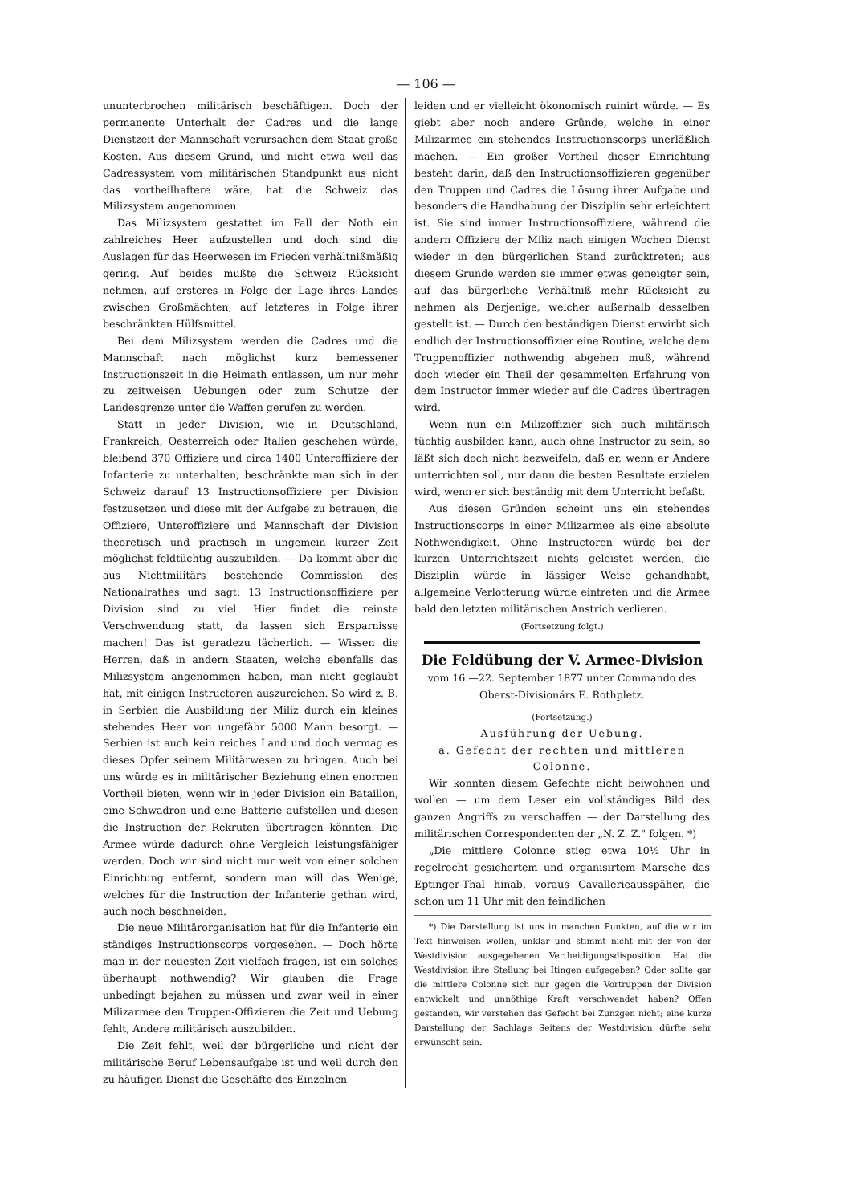— 106 —
ununterbrochen militärisch beschäftigen. Doch der permanente Unterhalt der Cadres und die lange Dienstzeit der Mannschaft verursachen dem Staat große Kosten. Aus diesem Grund, und nicht etwa weil das Cadressystem vom militärischen Standpunkt aus nicht das vortheilhaftere wäre, hat die Schweiz das Milizsystem angenommen.
Das Milizsystem gestattet im Fall der Noth ein zahlreiches Heer aufzustellen und doch sind die Auslagen für das Heerwesen im Frieden verhältnißmäßig gering. Auf beides mußte die Schweiz Rücksicht nehmen, auf ersteres in Folge der Lage ihres Landes zwischen Großmächten, auf letzteres in Folge ihrer beschränkten Hülfsmittel.
Bei dem Milizsystem werden die Cadres und die Mannschaft nach möglichst kurz bemessener Instructionszeit in die Heimath entlassen, um nur mehr zu zeitweisen Uebungen oder zum Schutze der Landesgrenze unter die Waffen gerufen zu werden.
Statt in jeder Division, wie in Deutschland, Frankreich, Oesterreich oder Italien geschehen würde, bleibend 370 Offiziere und circa 1400 Unteroffiziere der Infanterie zu unterhalten, beschränkte man sich in der Schweiz darauf 13 Instructionsoffiziere per Division festzusetzen und diese mit der Aufgabe zu betrauen, die Offiziere, Unteroffiziere und Mannschaft der Division theoretisch und practisch in ungemein kurzer Zeit möglichst feldtüchtig auszubilden. — Da kommt aber die aus Nichtmilitärs bestehende Commission des Nationalrathes und sagt: 13 Instructionsoffiziere per Division sind zu viel. Hier findet die reinste Verschwendung statt, da lassen sich Ersparnisse machen! Das ist geradezu lächerlich. — Wissen die Herren, daß in andern Staaten, welche ebenfalls das Milizsystem angenommen haben, man nicht geglaubt hat, mit einigen Instructoren auszureichen. So wird z. B. in Serbien die Ausbildung der Miliz durch ein kleines stehendes Heer von ungefähr 5000 Mann besorgt. — Serbien ist auch kein reiches Land und doch vermag es dieses Opfer seinem Militärwesen zu bringen. Auch bei uns würde es in militärischer Beziehung einen enormen Vortheil bieten, wenn wir in jeder Division ein Bataillon, eine Schwadron und eine Batterie aufstellen und diesen die Instruction der Rekruten übertragen könnten. Die Armee würde dadurch ohne Vergleich leistungsfähiger werden. Doch wir sind nicht nur weit von einer solchen Einrichtung entfernt, sondern man will das Wenige, welches für die Instruction der Infanterie gethan wird, auch noch beschneiden.
Die neue Militärorganisation hat für die Infanterie ein ständiges Instructionscorps vorgesehen. — Doch hörte man in der neuesten Zeit vielfach fragen, ist ein solches überhaupt nothwendig? Wir glauben die Frage unbedingt bejahen zu müssen und zwar weil in einer Milizarmee den Truppen-Offizieren die Zeit und Uebung fehlt, Andere militärisch auszubilden.
Die Zeit fehlt, weil der bürgerliche und nicht der militärische Beruf Lebensaufgabe ist und weil durch den zu häufigen Dienst die Geschäfte des Einzelnen
leiden und er vielleicht ökonomisch ruinirt würde. — Es giebt aber noch andere Gründe, welche in einer Milizarmee ein stehendes Instructionscorps unerläßlich machen. — Ein großer Vortheil dieser Einrichtung besteht darin, daß den Instructionsoffizieren gegenüber den Truppen und Cadres die Lösung ihrer Aufgabe und besonders die Handhabung der Disziplin sehr erleichtert ist. Sie sind immer Instructionsoffiziere, während die andern Offiziere der Miliz nach einigen Wochen Dienst wieder in den bürgerlichen Stand zurücktreten; aus diesem Grunde werden sie immer etwas geneigter sein, auf das bürgerliche Verhältniß mehr Rücksicht zu nehmen als Derjenige, welcher außerhalb desselben gestellt ist. — Durch den beständigen Dienst erwirbt sich endlich der Instructionsoffizier eine Routine, welche dem Truppenoffizier nothwendig abgehen muß, während doch wieder ein Theil der gesammelten Erfahrung von dem Instructor immer wieder auf die Cadres übertragen wird.
Wenn nun ein Milizoffizier sich auch militärisch tüchtig ausbilden kann, auch ohne Instructor zu sein, so läßt sich doch nicht bezweifeln, daß er, wenn er Andere unterrichten soll, nur dann die besten Resultate erzielen wird, wenn er sich beständig mit dem Unterricht befaßt.
Aus diesen Gründen scheint uns ein stehendes Instructionscorps in einer Milizarmee als eine absolute Nothwendigkeit. Ohne Instructoren würde bei der kurzen Unterrichtszeit nichts geleistet werden, die Disziplin würde in lässiger Weise gehandhabt, allgemeine Verlotterung würde eintreten und die Armee bald den letzten militärischen Anstrich verlieren.
(Fortsetzung folgt.)
Die Feldübung der V. Armee-Division
vom 16.—22. September 1877 unter Commando des Oberst-Divisionärs E. Rothpletz.
(Fortsetzung.)
Ausführung der Uebung.
a. Gefecht der rechten und mittleren Colonne.
Wir konnten diesem Gefechte nicht beiwohnen und wollen — um dem Leser ein vollständiges Bild des ganzen Angriffs zu verschaffen — der Darstellung des militärischen Correspondenten der „N. Z. Z." folgen. *)
„Die mittlere Colonne stieg etwa 10½ Uhr in regelrecht gesichertem und organisirtem Marsche das Eptinger-Thal hinab, voraus Cavallerieausspäher, die schon um 11 Uhr mit den feindlichen
*) Die Darstellung ist uns in manchen Punkten, auf die wir im Text hinweisen wollen, unklar und stimmt nicht mit der von der Westdivision ausgegebenen Vertheidigungsdisposition. Hat die Westdivision ihre Stellung bei Itingen aufgegeben? Oder sollte gar die mittlere Colonne sich nur gegen die Vortruppen der Division entwickelt und unnöthige Kraft verschwendet haben? Offen gestanden, wir verstehen das Gefecht bei Zunzgen nicht; eine kurze Darstellung der Sachlage Seitens der Westdivision dürfte sehr erwünscht sein.